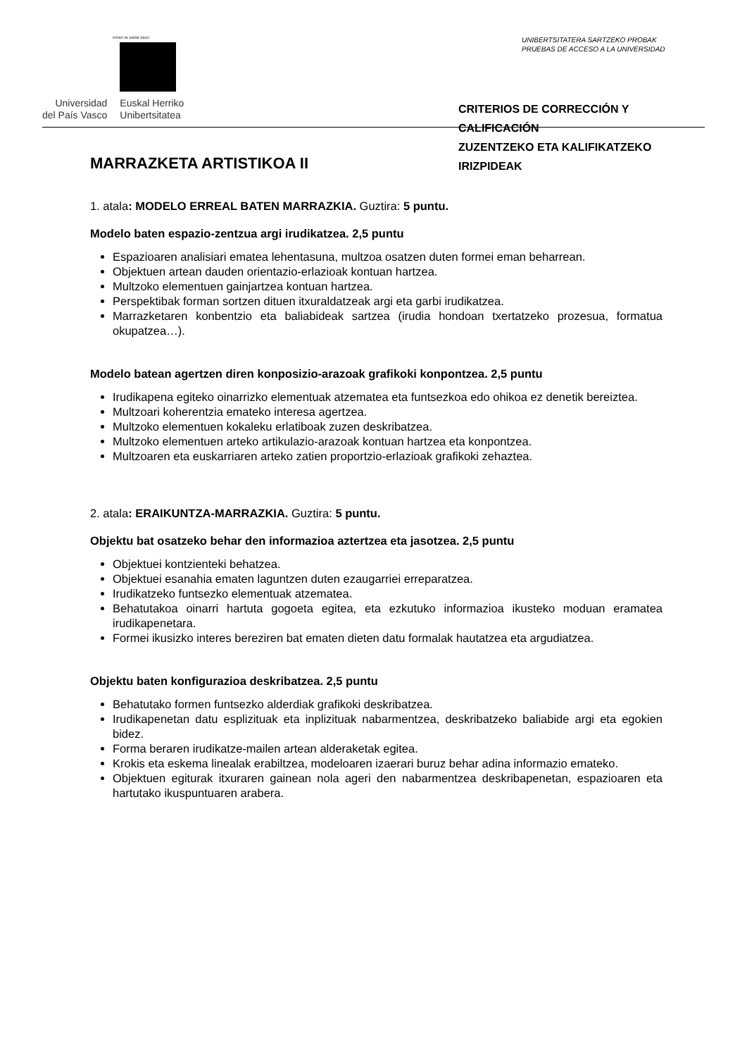eman ta zabal zazu
Universidad
del País Vasco
Euskal Herriko
Unibertsitatea
UNIBERTSITATERA SARTZEKO PROBAK
PRUEBAS DE ACCESO A LA UNIVERSIDAD
CRITERIOS DE CORRECCIÓN Y CALIFICACIÓN
ZUZENTZEKO ETA KALIFIKATZEKO IRIZPIDEAK
MARRAZKETA ARTISTIKOA II
1. atala: MODELO ERREAL BATEN MARRAZKIA. Guztira: 5 puntu.
Modelo baten espazio-zentzua argi irudikatzea. 2,5 puntu
Espazioaren analisiari ematea lehentasuna, multzoa osatzen duten formei eman beharrean.
Objektuen artean dauden orientazio-erlazioak kontuan hartzea.
Multzoko elementuen gainjartzea kontuan hartzea.
Perspektibak forman sortzen dituen itxuraldatzeak argi eta garbi irudikatzea.
Marrazketaren konbentzio eta baliabideak sartzea (irudia hondoan txertatzeko prozesua, formatua okupatzea…).
Modelo batean agertzen diren konposizio-arazoak grafikoki konpontzea. 2,5 puntu
Irudikapena egiteko oinarrizko elementuak atzematea eta funtsezkoa edo ohikoa ez denetik bereiztea.
Multzoari koherentzia emateko interesa agertzea.
Multzoko elementuen kokaleku erlatiboak zuzen deskribatzea.
Multzoko elementuen arteko artikulazio-arazoak kontuan hartzea eta konpontzea.
Multzoaren eta euskarriaren arteko zatien proportzio-erlazioak grafikoki zehaztea.
2. atala: ERAIKUNTZA-MARRAZKIA. Guztira: 5 puntu.
Objektu bat osatzeko behar den informazioa aztertzea eta jasotzea. 2,5 puntu
Objektuei kontzienteki behatzea.
Objektuei esanahia ematen laguntzen duten ezaugarriei erreparatzea.
Irudikatzeko funtsezko elementuak atzematea.
Behatutakoa oinarri hartuta gogoeta egitea, eta ezkutuko informazioa ikusteko moduan eramatea irudikapenetara.
Formei ikusizko interes bereziren bat ematen dieten datu formalak hautatzea eta argudiatzea.
Objektu baten konfigurazioa deskribatzea. 2,5 puntu
Behatutako formen funtsezko alderdiak grafikoki deskribatzea.
Irudikapenetan datu esplizituak eta inplizituak nabarmentzea, deskribatzeko baliabide argi eta egokien bidez.
Forma beraren irudikatze-mailen artean alderaketak egitea.
Krokis eta eskema linealak erabiltzea, modeloaren izaerari buruz behar adina informazio emateko.
Objektuen egiturak itxuraren gainean nola ageri den nabarmentzea deskribapenetan, espazioaren eta hartutako ikuspuntuaren arabera.